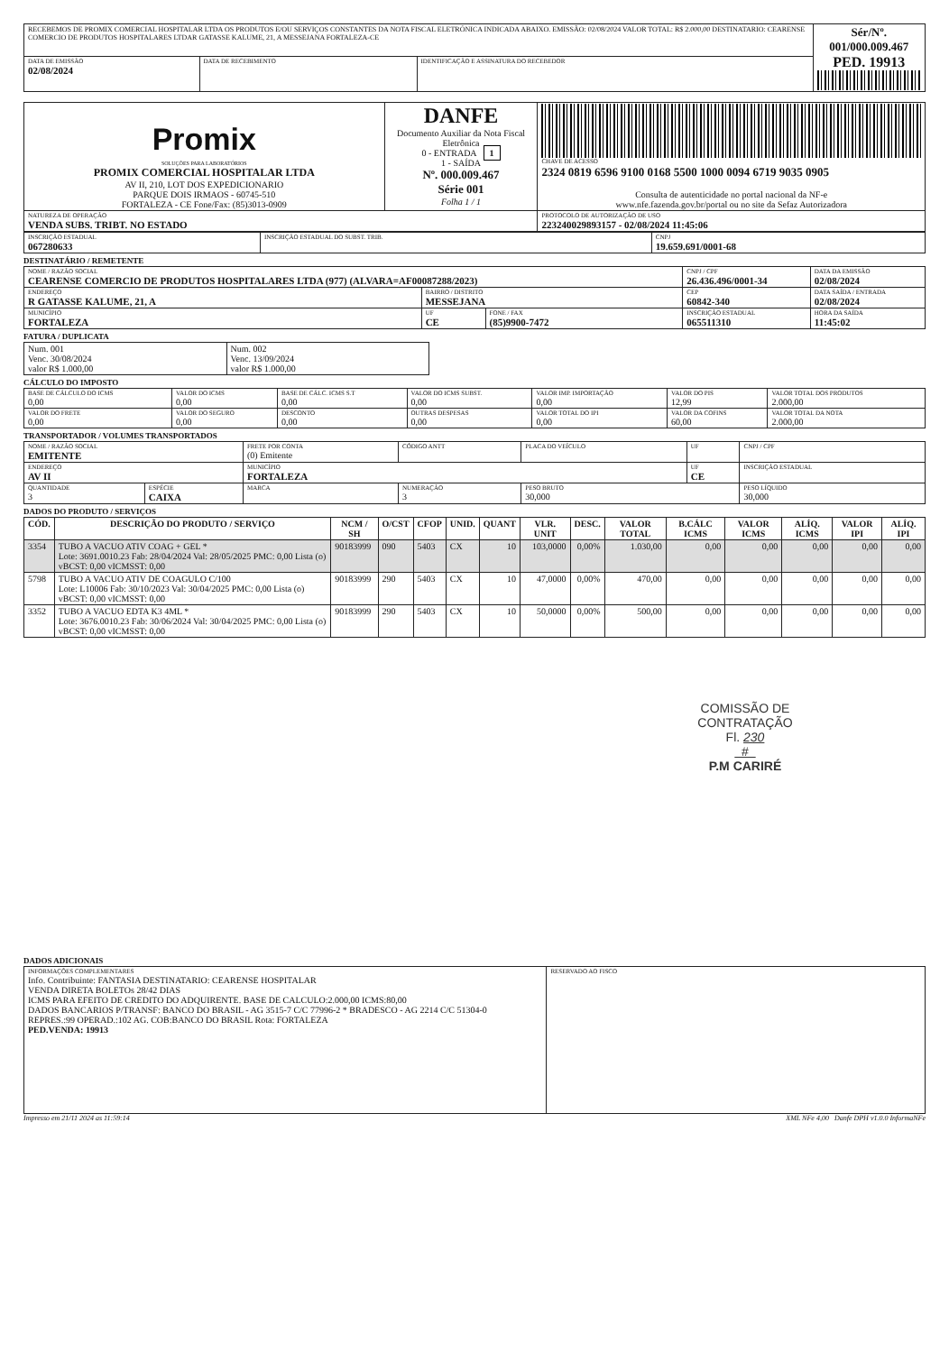| RECEBEMOS DE PROMIX COMERCIAL HOSPITALAR LTDA OS PRODUTOS E/OU SERVIÇOS CONSTANTES DA NOTA FISCAL ELETRÔNICA INDICADA ABAIXO. EMISSÃO: 02/08/2024 VALOR TOTAL: R$ 2.000,00 DESTINATARIO: CEARENSE COMERCIO DE PRODUTOS HOSPITALARES LTDAR GATASSE KALUME, 21, A MESSEJANA FORTALEZA-CE | | | Sér/Nº. 001/000.009.467 PED. 19913 |
| DATA DE EMISSÃO 02/08/2024 | DATA DE RECEBIMENTO | IDENTIFICAÇÃO E ASSINATURA DO RECEBEDOR | |
| Promix SOLUÇÕES PARA LABORATÓRIOS PROMIX COMERCIAL HOSPITALAR LTDA AV II, 210, LOT DOS EXPEDICIONARIO PARQUE DOIS IRMAOS - 60745-510 FORTALEZA - CE Fone/Fax: (85)3013-0909 | DANFE Documento Auxiliar da Nota Fiscal Eletrônica 0 - ENTRADA 1 1 - SAÍDA Nº. 000.009.467 Série 001 Folha 1 / 1 | CHAVE DE ACESSO 2324 0819 6596 9100 0168 5500 1000 0094 6719 9035 0905 Consulta de autenticidade no portal nacional da NF-e www.nfe.fazenda.gov.br/portal ou no site da Sefaz Autorizadora |
| NATUREZA DE OPERAÇÃO VENDA SUBS. TRIBT. NO ESTADO | | PROTOCOLO DE AUTORIZAÇÃO DE USO 223240029893157 - 02/08/2024 11:45:06 |
| INSCRIÇÃO ESTADUAL 067280633 | INSCRIÇÃO ESTADUAL DO SUBST. TRIB. | CNPJ 19.659.691/0001-68 |
DESTINATÁRIO / REMETENTE
| NOME / RAZÃO SOCIAL CEARENSE COMERCIO DE PRODUTOS HOSPITALARES LTDA (977) (ALVARA=AF00087288/2023) | | | CNPJ / CPF 26.436.496/0001-34 | DATA DA EMISSÃO 02/08/2024 |
| ENDEREÇO R GATASSE KALUME, 21, A | BAIRRO / DISTRITO MESSEJANA | | CEP 60842-340 | DATA SAÍDA / ENTRADA 02/08/2024 |
| MUNICÍPIO FORTALEZA | UF CE | FONE / FAX (85)9900-7472 | INSCRIÇÃO ESTADUAL 065511310 | HORA DA SAÍDA 11:45:02 |
FATURA / DUPLICATA
| Num. 001 Venc. 30/08/2024 valor R$ 1.000,00 | Num. 002 Venc. 13/09/2024 valor R$ 1.000,00 |
CÁLCULO DO IMPOSTO
| BASE DE CÁLCULO DO ICMS 0,00 | VALOR DO ICMS 0,00 | BASE DE CÁLC. ICMS S.T 0,00 | VALOR DO ICMS SUBST. 0,00 | VALOR IMP. IMPORTAÇÃO 0,00 | VALOR DO PIS 12,99 | VALOR TOTAL DOS PRODUTOS 2.000,00 |
| VALOR DO FRETE 0,00 | VALOR DO SEGURO 0,00 | DESCONTO 0,00 | OUTRAS DESPESAS 0,00 | VALOR TOTAL DO IPI 0,00 | VALOR DA COFINS 60,00 | VALOR TOTAL DA NOTA 2.000,00 |
TRANSPORTADOR / VOLUMES TRANSPORTADOS
| NOME / RAZÃO SOCIAL EMITENTE | | FRETE POR CONTA (0) Emitente | CÓDIGO ANTT | PLACA DO VEÍCULO | UF | CNPJ / CPF |
| ENDEREÇO AV II | | MUNICÍPIO FORTALEZA | | | UF CE | INSCRIÇÃO ESTADUAL |
| QUANTIDADE 3 | ESPÉCIE CAIXA | MARCA | NUMERAÇÃO 3 | PESO BRUTO 30,000 | | PESO LÍQUIDO 30,000 |
DADOS DO PRODUTO / SERVIÇOS
| CÓD. | DESCRIÇÃO DO PRODUTO / SERVIÇO | NCM / SH | O/CST | CFOP | UNID. | QUANT | VLR. UNIT | DESC. | VALOR TOTAL | B.CÁLC ICMS | VALOR ICMS | ALÍQ. ICMS | VALOR IPI | ALÍQ. IPI |
| --- | --- | --- | --- | --- | --- | --- | --- | --- | --- | --- | --- | --- | --- | --- |
| 3354 | TUBO A VACUO ATIV COAG + GEL * Lote: 3691.0010.23 Fab: 28/04/2024 Val: 28/05/2025 PMC: 0,00 Lista (o) vBCST: 0,00 vICMSST: 0,00 | 90183999 | 090 | 5403 | CX | 10 | 103,0000 | 0,00% | 1.030,00 | 0,00 | 0,00 | 0,00 | 0,00 | 0,00 |
| 5798 | TUBO A VACUO ATIV DE COAGULO C/100 Lote: L10006 Fab: 30/10/2023 Val: 30/04/2025 PMC: 0,00 Lista (o) vBCST: 0,00 vICMSST: 0,00 | 90183999 | 290 | 5403 | CX | 10 | 47,0000 | 0,00% | 470,00 | 0,00 | 0,00 | 0,00 | 0,00 | 0,00 |
| 3352 | TUBO A VACUO EDTA K3 4ML * Lote: 3676.0010.23 Fab: 30/06/2024 Val: 30/04/2025 PMC: 0,00 Lista (o) vBCST: 0,00 vICMSST: 0,00 | 90183999 | 290 | 5403 | CX | 10 | 50,0000 | 0,00% | 500,00 | 0,00 | 0,00 | 0,00 | 0,00 | 0,00 |
COMISSÃO DE CONTRATAÇÃO
Fl. 230
#
P.M CARIRÉ
DADOS ADICIONAIS
| INFORMAÇÕES COMPLEMENTARES Info. Contribuinte: FANTASIA DESTINATARIO: CEARENSE HOSPITALAR VENDA DIRETA BOLETOs 28/42 DIAS ICMS PARA EFEITO DE CREDITO DO ADQUIRENTE. BASE DE CALCULO:2.000,00 ICMS:80,00 DADOS BANCARIOS P/TRANSF: BANCO DO BRASIL - AG 3515-7 C/C 77996-2 * BRADESCO - AG 2214 C/C 51304-0 REPRES.:99 OPERAD.:102 AG. COB:BANCO DO BRASIL Rota: FORTALEZA PED.VENDA: 19913 | RESERVADO AO FISCO |
Impresso em 21/11 2024 as 11:59:14 XML NFe 4,00 Danfe DPH v1.0.0 InformaNFe